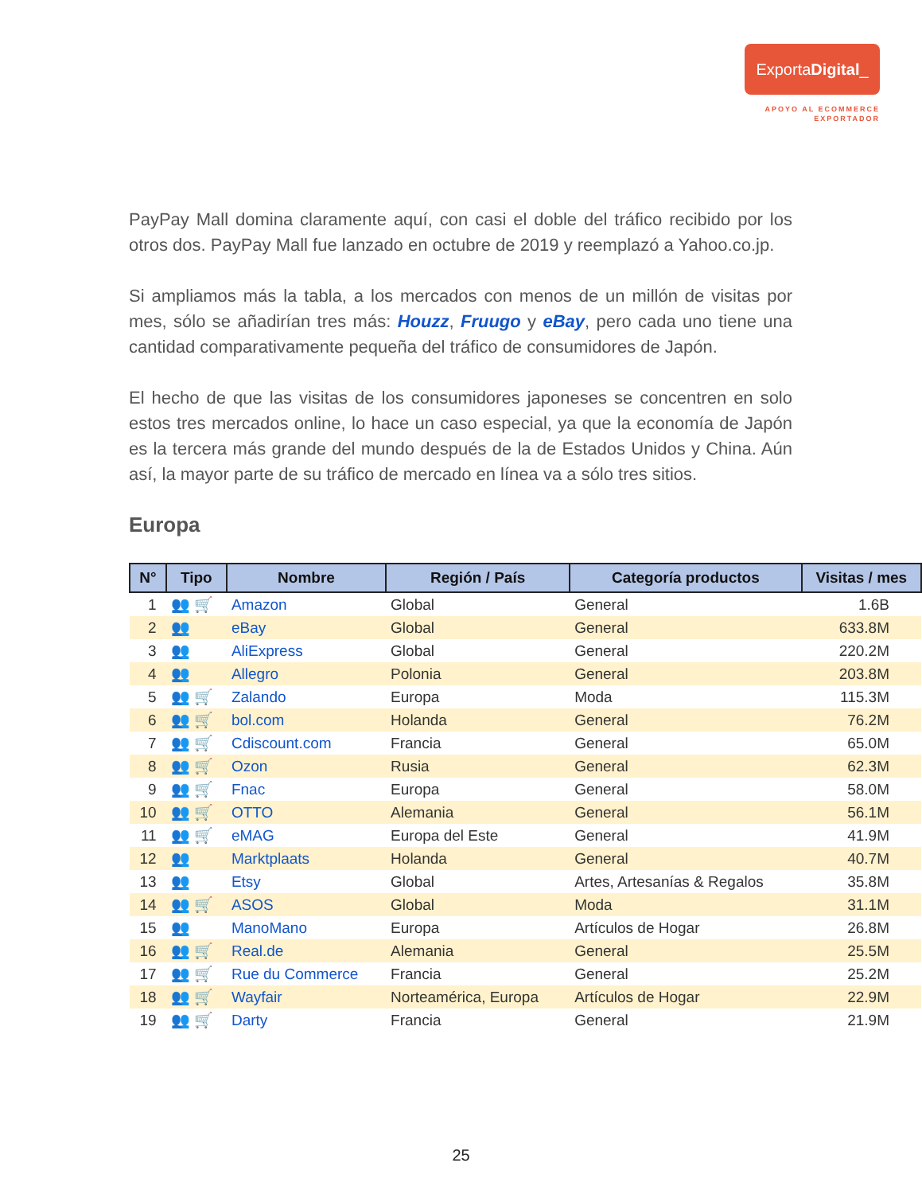ExportaDigital_
APOYO AL ECOMMERCE
EXPORTADOR
PayPay Mall domina claramente aquí, con casi el doble del tráfico recibido por los otros dos. PayPay Mall fue lanzado en octubre de 2019 y reemplazó a Yahoo.co.jp.
Si ampliamos más la tabla, a los mercados con menos de un millón de visitas por mes, sólo se añadirían tres más: Houzz, Fruugo y eBay, pero cada uno tiene una cantidad comparativamente pequeña del tráfico de consumidores de Japón.
El hecho de que las visitas de los consumidores japoneses se concentren en solo estos tres mercados online, lo hace un caso especial, ya que la economía de Japón es la tercera más grande del mundo después de la de Estados Unidos y China. Aún así, la mayor parte de su tráfico de mercado en línea va a sólo tres sitios.
Europa
| N° | Tipo | Nombre | Región / País | Categoría productos | Visitas / mes |
| --- | --- | --- | --- | --- | --- |
| 1 | 👥 🛒 | Amazon | Global | General | 1.6B |
| 2 | 👥 | eBay | Global | General | 633.8M |
| 3 | 👥 | AliExpress | Global | General | 220.2M |
| 4 | 👥 | Allegro | Polonia | General | 203.8M |
| 5 | 👥 🛒 | Zalando | Europa | Moda | 115.3M |
| 6 | 👥 🛒 | bol.com | Holanda | General | 76.2M |
| 7 | 👥 🛒 | Cdiscount.com | Francia | General | 65.0M |
| 8 | 👥 🛒 | Ozon | Rusia | General | 62.3M |
| 9 | 👥 🛒 | Fnac | Europa | General | 58.0M |
| 10 | 👥 🛒 | OTTO | Alemania | General | 56.1M |
| 11 | 👥 🛒 | eMAG | Europa del Este | General | 41.9M |
| 12 | 👥 | Marktplaats | Holanda | General | 40.7M |
| 13 | 👥 | Etsy | Global | Artes, Artesanías & Regalos | 35.8M |
| 14 | 👥 🛒 | ASOS | Global | Moda | 31.1M |
| 15 | 👥 | ManoMano | Europa | Artículos de Hogar | 26.8M |
| 16 | 👥 🛒 | Real.de | Alemania | General | 25.5M |
| 17 | 👥 🛒 | Rue du Commerce | Francia | General | 25.2M |
| 18 | 👥 🛒 | Wayfair | Norteamérica, Europa | Artículos de Hogar | 22.9M |
| 19 | 👥 🛒 | Darty | Francia | General | 21.9M |
25